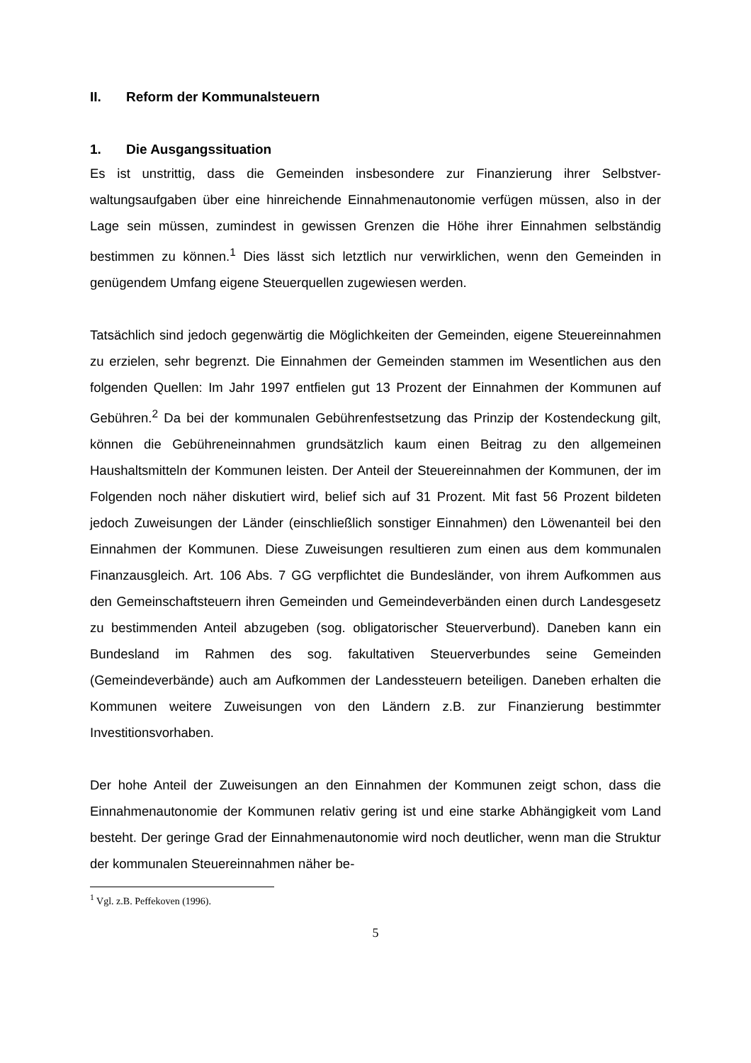II. Reform der Kommunalsteuern
1. Die Ausgangssituation
Es ist unstrittig, dass die Gemeinden insbesondere zur Finanzierung ihrer Selbstver­waltungsaufgaben über eine hinreichende Einnahmenautonomie verfügen müssen, also in der Lage sein müssen, zumindest in gewissen Grenzen die Höhe ihrer Ein­nahmen selbständig bestimmen zu können.<sup>1</sup> Dies lässt sich letztlich nur verwirkli­chen, wenn den Gemeinden in genügendem Umfang eigene Steuerquellen zugewie­sen werden.
Tatsächlich sind jedoch gegenwärtig die Möglichkeiten der Gemeinden, eigene Steu­ereinnahmen zu erzielen, sehr begrenzt. Die Einnahmen der Gemeinden stammen im Wesentlichen aus den folgenden Quellen: Im Jahr 1997 entfielen gut 13 Prozent der Einnahmen der Kommunen auf Gebühren.<sup>2</sup> Da bei der kommunalen Gebühren­festsetzung das Prinzip der Kostendeckung gilt, können die Gebühreneinnahmen grundsätzlich kaum einen Beitrag zu den allgemeinen Haushaltsmitteln der Kommu­nen leisten. Der Anteil der Steuereinnahmen der Kommunen, der im Folgenden noch näher diskutiert wird, belief sich auf 31 Prozent. Mit fast 56 Prozent bildeten jedoch Zuweisungen der Länder (einschließlich sonstiger Einnahmen) den Löwenanteil bei den Einnahmen der Kommunen. Diese Zuweisungen resultieren zum einen aus dem kommunalen Finanzausgleich. Art. 106 Abs. 7 GG verpflichtet die Bundesländer, von ihrem Aufkommen aus den Gemeinschaftsteuern ihren Gemeinden und Gemeinde­verbänden einen durch Landesgesetz zu bestimmenden Anteil abzugeben (sog. ob­ligatorischer Steuerverbund). Daneben kann ein Bundesland im Rahmen des sog. fakultativen Steuerverbundes seine Gemeinden (Gemeindeverbände) auch am Auf­kommen der Landessteuern beteiligen. Daneben erhalten die Kommunen weitere Zuweisungen von den Ländern z.B. zur Finanzierung bestimmter Investitionsvorha­ben.
Der hohe Anteil der Zuweisungen an den Einnahmen der Kommunen zeigt schon, dass die Einnahmenautonomie der Kommunen relativ gering ist und eine starke Ab­hängigkeit vom Land besteht. Der geringe Grad der Einnahmenautonomie wird noch deutlicher, wenn man die Struktur der kommunalen Steuereinnahmen näher be-
<sup>1</sup> Vgl. z.B. Peffekoven (1996).
5